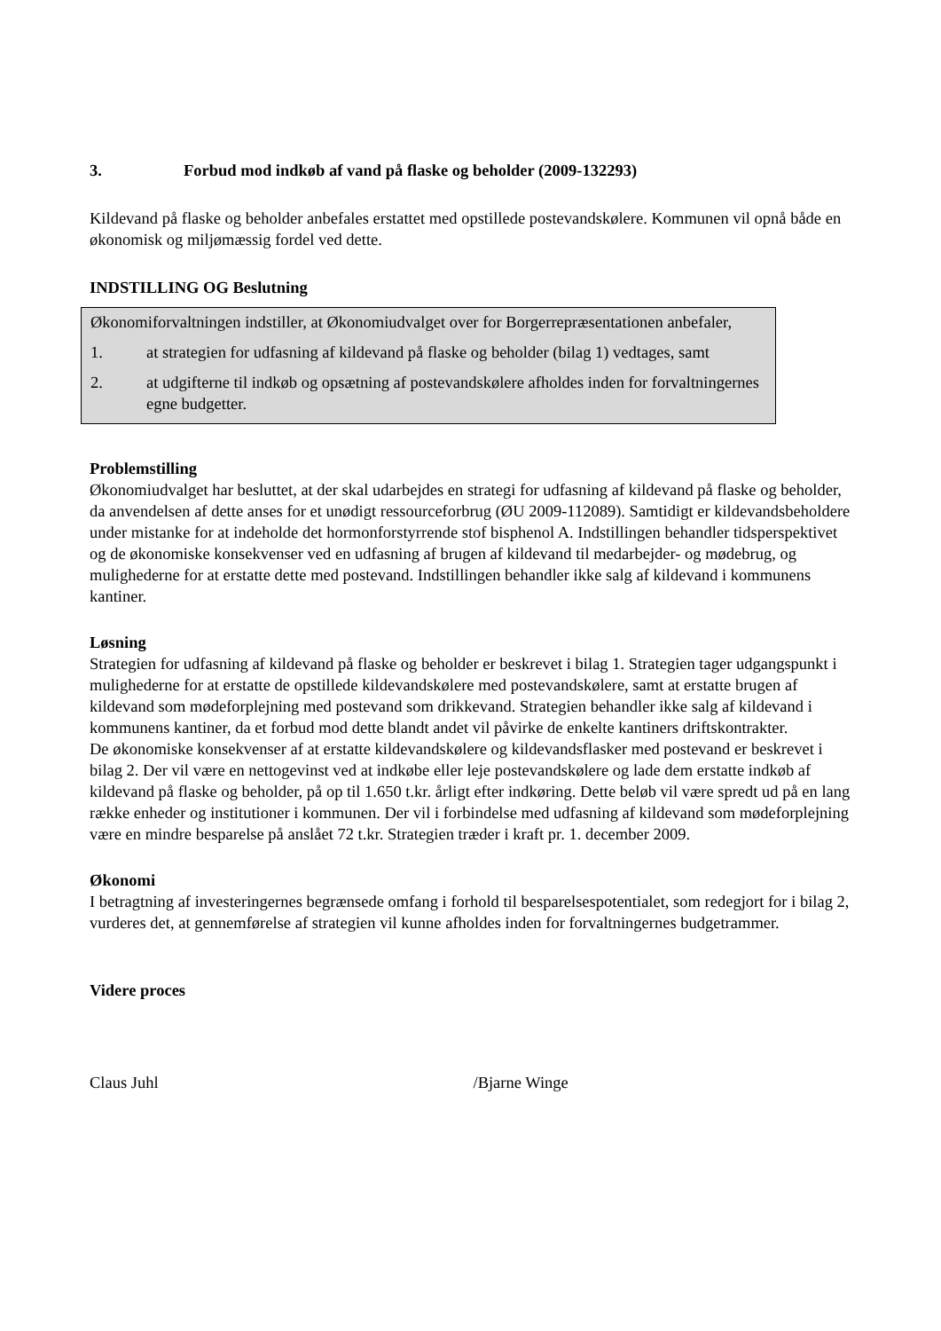3. Forbud mod indkøb af vand på flaske og beholder (2009-132293)
Kildevand på flaske og beholder anbefales erstattet med opstillede postevandskølere. Kommunen vil opnå både en økonomisk og miljømæssig fordel ved dette.
INDSTILLING OG Beslutning
Økonomiforvaltningen indstiller, at Økonomiudvalget over for Borgerrepræsentationen anbefaler,
1. at strategien for udfasning af kildevand på flaske og beholder (bilag 1) vedtages, samt
2. at udgifterne til indkøb og opsætning af postevandskølere afholdes inden for forvaltningernes egne budgetter.
Problemstilling
Økonomiudvalget har besluttet, at der skal udarbejdes en strategi for udfasning af kildevand på flaske og beholder, da anvendelsen af dette anses for et unødigt ressourceforbrug (ØU 2009-112089). Samtidigt er kildevandsbeholdere under mistanke for at indeholde det hormonforstyrrende stof bisphenol A. Indstillingen behandler tidsperspektivet og de økonomiske konsekvenser ved en udfasning af brugen af kildevand til medarbejder- og mødebrug, og mulighederne for at erstatte dette med postevand. Indstillingen behandler ikke salg af kildevand i kommunens kantiner.
Løsning
Strategien for udfasning af kildevand på flaske og beholder er beskrevet i bilag 1. Strategien tager udgangspunkt i mulighederne for at erstatte de opstillede kildevandskølere med postevandskølere, samt at erstatte brugen af kildevand som mødeforplejning med postevand som drikkevand. Strategien behandler ikke salg af kildevand i kommunens kantiner, da et forbud mod dette blandt andet vil påvirke de enkelte kantiners driftskontrakter.
De økonomiske konsekvenser af at erstatte kildevandskølere og kildevandsflasker med postevand er beskrevet i bilag 2. Der vil være en nettogevinst ved at indkøbe eller leje postevandskølere og lade dem erstatte indkøb af kildevand på flaske og beholder, på op til 1.650 t.kr. årligt efter indkøring. Dette beløb vil være spredt ud på en lang række enheder og institutioner i kommunen. Der vil i forbindelse med udfasning af kildevand som mødeforplejning være en mindre besparelse på anslået 72 t.kr. Strategien træder i kraft pr. 1. december 2009.
Økonomi
I betragtning af investeringernes begrænsede omfang i forhold til besparelsespotentialet, som redegjort for i bilag 2, vurderes det, at gennemførelse af strategien vil kunne afholdes inden for forvaltningernes budgetrammer.
Videre proces
Claus Juhl /Bjarne Winge